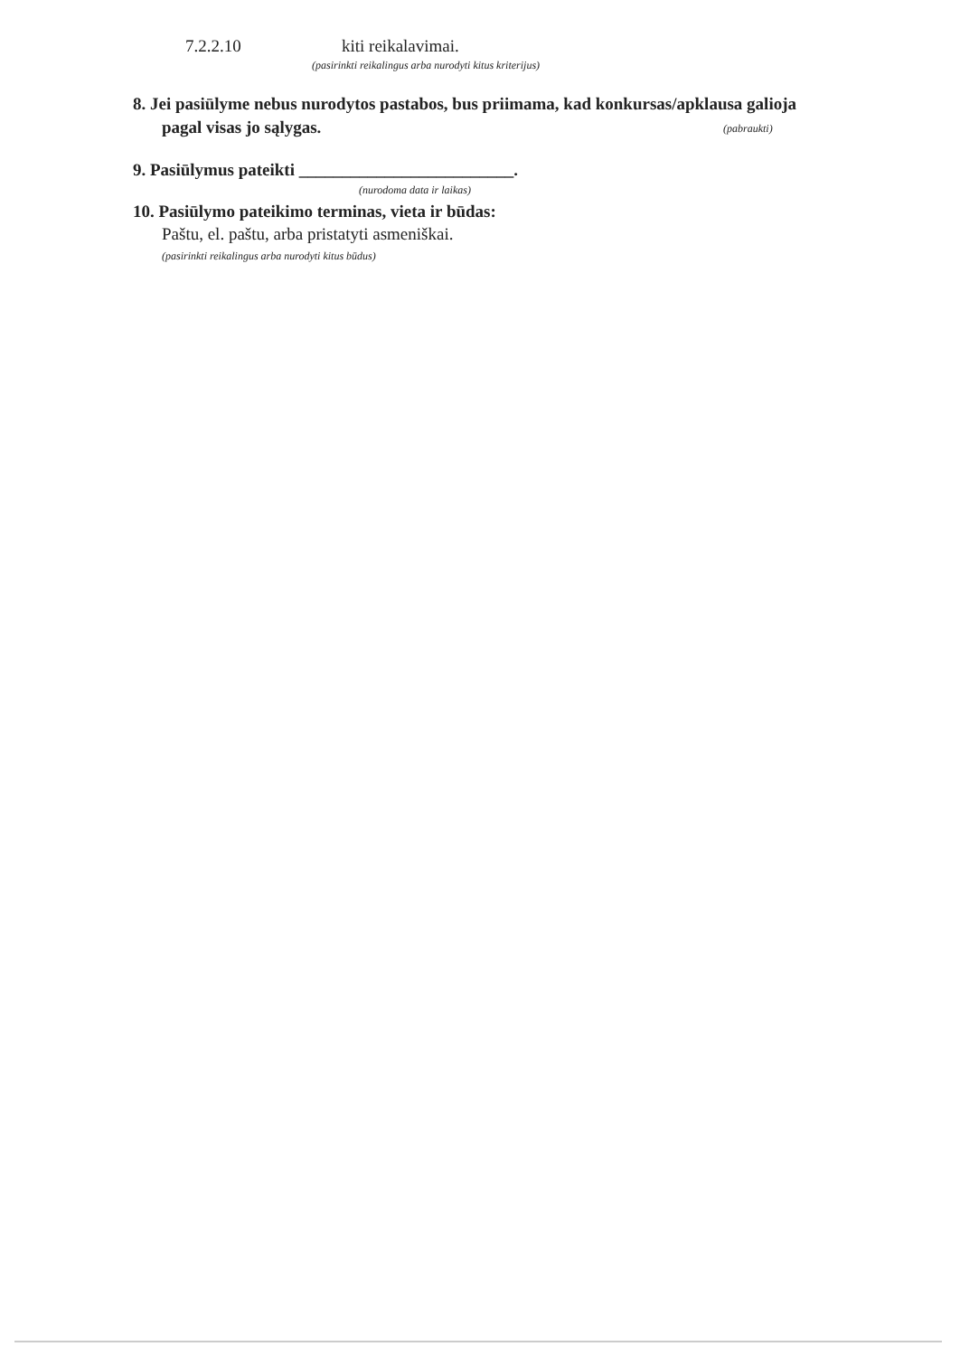7.2.2.10 kiti reikalavimai.
(pasirinkti reikalingus arba nurodyti kitus kriterijus)
8. Jei pasiūlyme nebus nurodytos pastabos, bus priimama, kad konkursas/apklausa galioja
pagal visas jo sąlygas. (pabraukti)
9. Pasiūlymus pateikti _________________________.
(nurodoma data ir laikas)
10. Pasiūlymo pateikimo terminas, vieta ir būdas:
Paštu, el. paštu, arba pristatyti asmeniškai.
(pasirinkti reikalingus arba nurodyti kitus būdus)